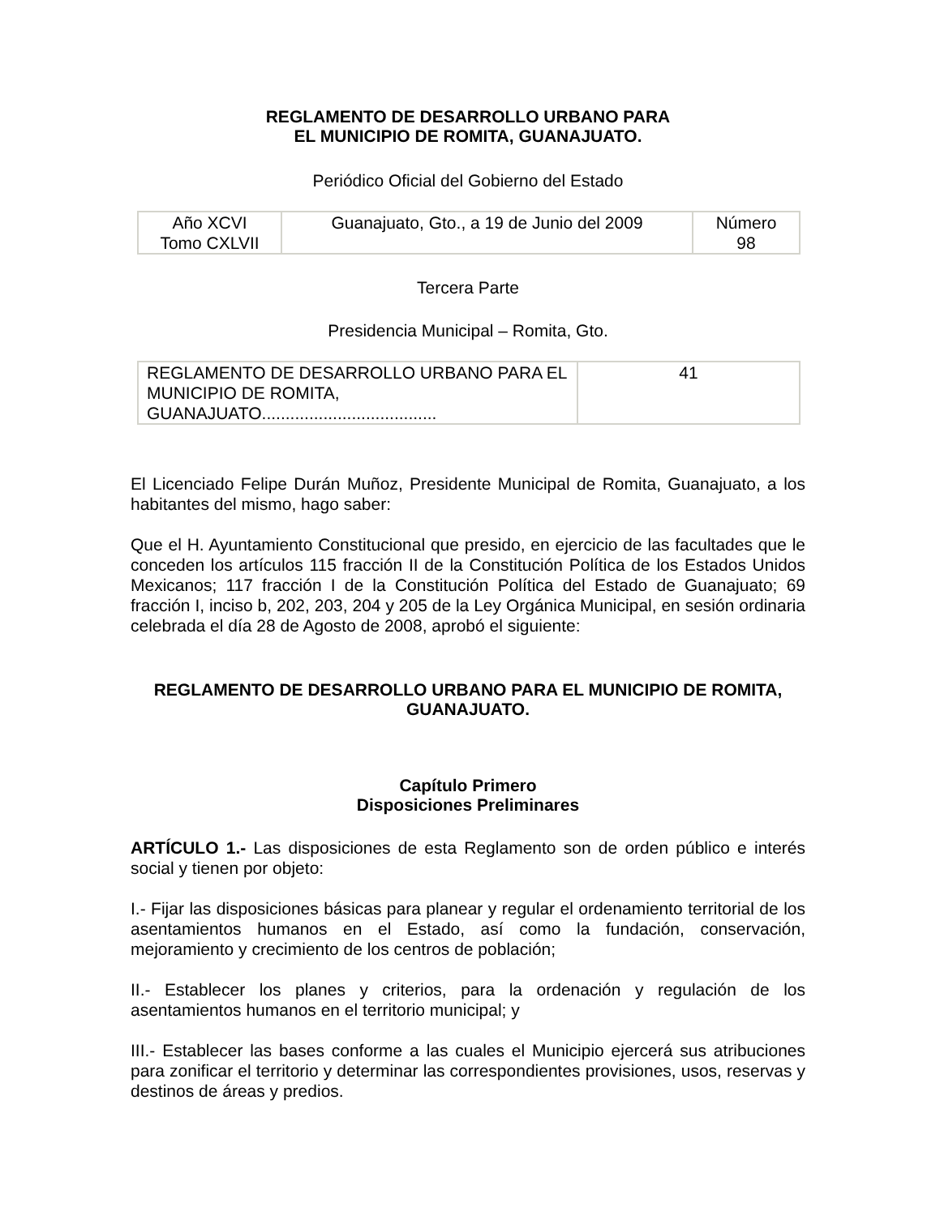REGLAMENTO DE DESARROLLO URBANO PARA
EL MUNICIPIO DE ROMITA, GUANAJUATO.
Periódico Oficial del Gobierno del Estado
| Año XCVI Tomo CXLVII | Guanajuato, Gto., a 19 de Junio del 2009 | Número 98 |
Tercera Parte
Presidencia Municipal – Romita, Gto.
| REGLAMENTO DE DESARROLLO URBANO PARA EL MUNICIPIO DE ROMITA, GUANAJUATO..................................... | 41 |
El Licenciado Felipe Durán Muñoz, Presidente Municipal de Romita, Guanajuato, a los habitantes del mismo, hago saber:
Que el H. Ayuntamiento Constitucional que presido, en ejercicio de las facultades que le conceden los artículos 115 fracción II de la Constitución Política de los Estados Unidos Mexicanos; 117 fracción I de la Constitución Política del Estado de Guanajuato; 69 fracción I, inciso b, 202, 203, 204 y 205 de la Ley Orgánica Municipal, en sesión ordinaria celebrada el día 28 de Agosto de 2008, aprobó el siguiente:
REGLAMENTO DE DESARROLLO URBANO PARA EL MUNICIPIO DE ROMITA, GUANAJUATO.
Capítulo Primero
Disposiciones Preliminares
ARTÍCULO 1.- Las disposiciones de esta Reglamento son de orden público e interés social y tienen por objeto:
I.- Fijar las disposiciones básicas para planear y regular el ordenamiento territorial de los asentamientos humanos en el Estado, así como la fundación, conservación, mejoramiento y crecimiento de los centros de población;
II.- Establecer los planes y criterios, para la ordenación y regulación de los asentamientos humanos en el territorio municipal; y
III.- Establecer las bases conforme a las cuales el Municipio ejercerá sus atribuciones para zonificar el territorio y determinar las correspondientes provisiones, usos, reservas y destinos de áreas y predios.